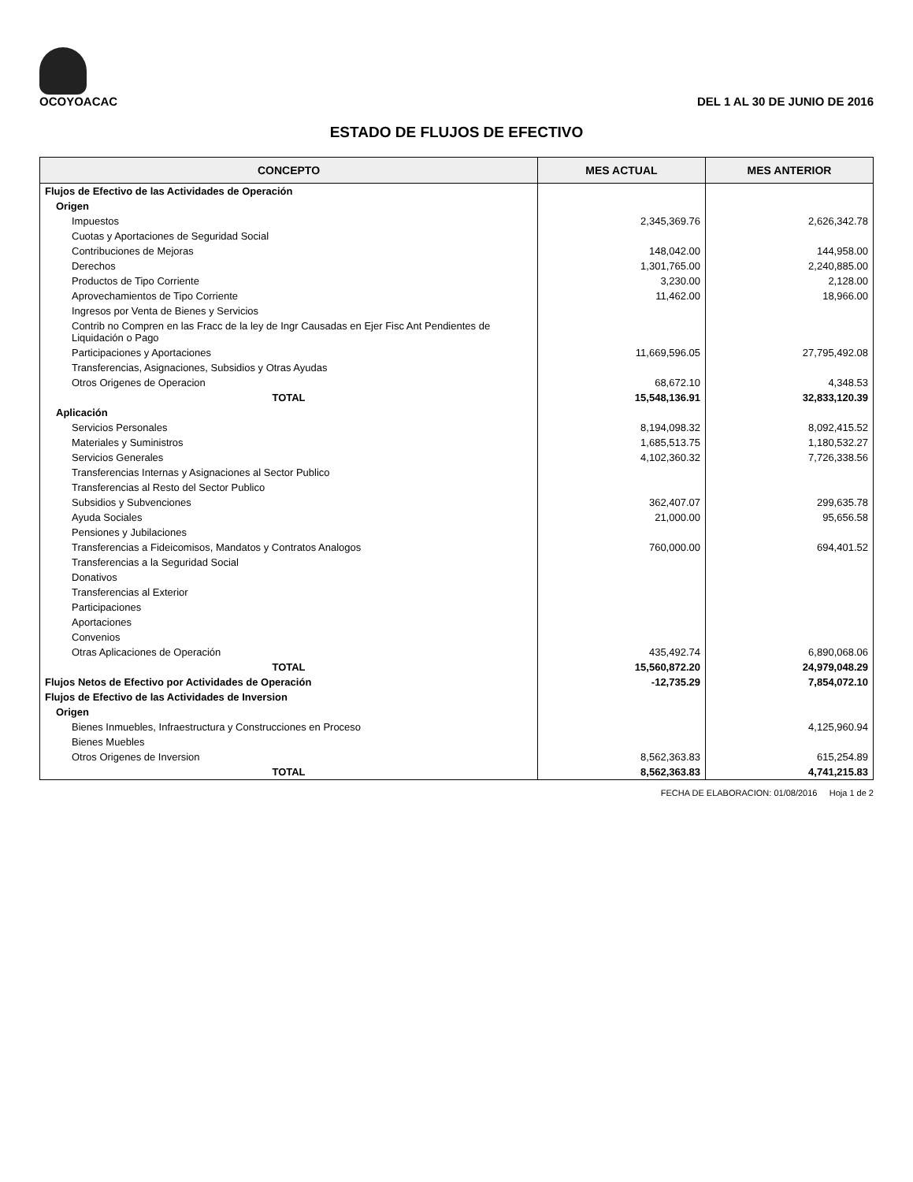OCOYOACAC
DEL 1 AL 30 DE JUNIO DE 2016
ESTADO DE FLUJOS DE EFECTIVO
| CONCEPTO | MES ACTUAL | MES ANTERIOR |
| --- | --- | --- |
| Flujos de Efectivo de las Actividades de Operación | | |
| Origen | | |
| Impuestos | 2,345,369.76 | 2,626,342.78 |
| Cuotas y Aportaciones de Seguridad Social | | |
| Contribuciones de Mejoras | 148,042.00 | 144,958.00 |
| Derechos | 1,301,765.00 | 2,240,885.00 |
| Productos de Tipo Corriente | 3,230.00 | 2,128.00 |
| Aprovechamientos de Tipo Corriente | 11,462.00 | 18,966.00 |
| Ingresos por Venta de Bienes y Servicios | | |
| Contrib no Compren en las Fracc de la ley de Ingr Causadas en Ejer Fisc Ant Pendientes de Liquidación o Pago | | |
| Participaciones y Aportaciones | 11,669,596.05 | 27,795,492.08 |
| Transferencias, Asignaciones, Subsidios y Otras Ayudas | | |
| Otros Origenes de Operacion | 68,672.10 | 4,348.53 |
| TOTAL | 15,548,136.91 | 32,833,120.39 |
| Aplicación | | |
| Servicios Personales | 8,194,098.32 | 8,092,415.52 |
| Materiales y Suministros | 1,685,513.75 | 1,180,532.27 |
| Servicios Generales | 4,102,360.32 | 7,726,338.56 |
| Transferencias Internas y Asignaciones al Sector Publico | | |
| Transferencias al Resto del Sector Publico | | |
| Subsidios y Subvenciones | 362,407.07 | 299,635.78 |
| Ayuda Sociales | 21,000.00 | 95,656.58 |
| Pensiones y Jubilaciones | | |
| Transferencias a Fideicomisos, Mandatos y Contratos Analogos | 760,000.00 | 694,401.52 |
| Transferencias a la Seguridad Social | | |
| Donativos | | |
| Transferencias al Exterior | | |
| Participaciones | | |
| Aportaciones | | |
| Convenios | | |
| Otras Aplicaciones de Operación | 435,492.74 | 6,890,068.06 |
| TOTAL | 15,560,872.20 | 24,979,048.29 |
| Flujos Netos de Efectivo por Actividades de Operación | -12,735.29 | 7,854,072.10 |
| Flujos de Efectivo de las Actividades de Inversion | | |
| Origen | | |
| Bienes Inmuebles, Infraestructura y Construcciones en Proceso | | 4,125,960.94 |
| Bienes Muebles | | |
| Otros Origenes de Inversion | 8,562,363.83 | 615,254.89 |
| TOTAL | 8,562,363.83 | 4,741,215.83 |
FECHA DE ELABORACION: 01/08/2016 Hoja 1 de 2